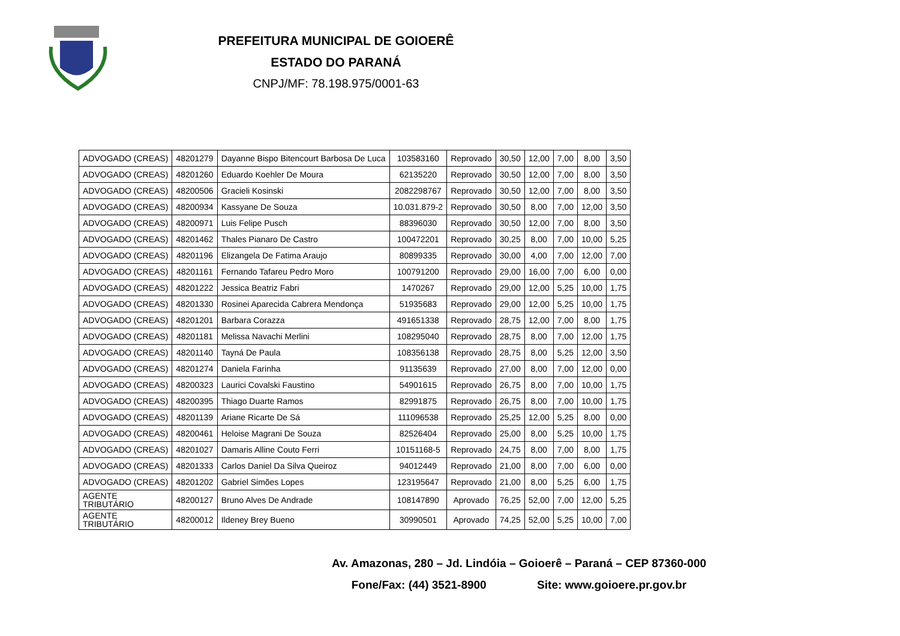PREFEITURA MUNICIPAL DE GOIOERÊ
ESTADO DO PARANÁ
CNPJ/MF: 78.198.975/0001-63
| ADVOGADO (CREAS) | 48201279 | Dayanne Bispo Bitencourt Barbosa De Luca | 103583160 | Reprovado | 30,50 | 12,00 | 7,00 | 8,00 | 3,50 |
| ADVOGADO (CREAS) | 48201260 | Eduardo Koehler De Moura | 62135220 | Reprovado | 30,50 | 12,00 | 7,00 | 8,00 | 3,50 |
| ADVOGADO (CREAS) | 48200506 | Gracieli Kosinski | 2082298767 | Reprovado | 30,50 | 12,00 | 7,00 | 8,00 | 3,50 |
| ADVOGADO (CREAS) | 48200934 | Kassyane De Souza | 10.031.879-2 | Reprovado | 30,50 | 8,00 | 7,00 | 12,00 | 3,50 |
| ADVOGADO (CREAS) | 48200971 | Luis Felipe Pusch | 88396030 | Reprovado | 30,50 | 12,00 | 7,00 | 8,00 | 3,50 |
| ADVOGADO (CREAS) | 48201462 | Thales Pianaro De Castro | 100472201 | Reprovado | 30,25 | 8,00 | 7,00 | 10,00 | 5,25 |
| ADVOGADO (CREAS) | 48201196 | Elizangela De Fatima Araujo | 80899335 | Reprovado | 30,00 | 4,00 | 7,00 | 12,00 | 7,00 |
| ADVOGADO (CREAS) | 48201161 | Fernando Tafareu Pedro Moro | 100791200 | Reprovado | 29,00 | 16,00 | 7,00 | 6,00 | 0,00 |
| ADVOGADO (CREAS) | 48201222 | Jessica Beatriz Fabri | 1470267 | Reprovado | 29,00 | 12,00 | 5,25 | 10,00 | 1,75 |
| ADVOGADO (CREAS) | 48201330 | Rosinei Aparecida Cabrera Mendonça | 51935683 | Reprovado | 29,00 | 12,00 | 5,25 | 10,00 | 1,75 |
| ADVOGADO (CREAS) | 48201201 | Barbara Corazza | 491651338 | Reprovado | 28,75 | 12,00 | 7,00 | 8,00 | 1,75 |
| ADVOGADO (CREAS) | 48201181 | Melissa Navachi Merlini | 108295040 | Reprovado | 28,75 | 8,00 | 7,00 | 12,00 | 1,75 |
| ADVOGADO (CREAS) | 48201140 | Tayná De Paula | 108356138 | Reprovado | 28,75 | 8,00 | 5,25 | 12,00 | 3,50 |
| ADVOGADO (CREAS) | 48201274 | Daniela Farinha | 91135639 | Reprovado | 27,00 | 8,00 | 7,00 | 12,00 | 0,00 |
| ADVOGADO (CREAS) | 48200323 | Laurici Covalski Faustino | 54901615 | Reprovado | 26,75 | 8,00 | 7,00 | 10,00 | 1,75 |
| ADVOGADO (CREAS) | 48200395 | Thiago Duarte Ramos | 82991875 | Reprovado | 26,75 | 8,00 | 7,00 | 10,00 | 1,75 |
| ADVOGADO (CREAS) | 48201139 | Ariane Ricarte De Sá | 111096538 | Reprovado | 25,25 | 12,00 | 5,25 | 8,00 | 0,00 |
| ADVOGADO (CREAS) | 48200461 | Heloise Magrani De Souza | 82526404 | Reprovado | 25,00 | 8,00 | 5,25 | 10,00 | 1,75 |
| ADVOGADO (CREAS) | 48201027 | Damaris Alline Couto Ferri | 10151168-5 | Reprovado | 24,75 | 8,00 | 7,00 | 8,00 | 1,75 |
| ADVOGADO (CREAS) | 48201333 | Carlos Daniel Da Silva Queiroz | 94012449 | Reprovado | 21,00 | 8,00 | 7,00 | 6,00 | 0,00 |
| ADVOGADO (CREAS) | 48201202 | Gabriel Simões Lopes | 123195647 | Reprovado | 21,00 | 8,00 | 5,25 | 6,00 | 1,75 |
| AGENTE TRIBUTÁRIO | 48200127 | Bruno Alves De Andrade | 108147890 | Aprovado | 76,25 | 52,00 | 7,00 | 12,00 | 5,25 |
| AGENTE TRIBUTÁRIO | 48200012 | Ildeney Brey Bueno | 30990501 | Aprovado | 74,25 | 52,00 | 5,25 | 10,00 | 7,00 |
Av. Amazonas, 280 – Jd. Lindóia – Goioerê – Paraná – CEP 87360-000
Fone/Fax: (44) 3521-8900 Site: www.goioere.pr.gov.br